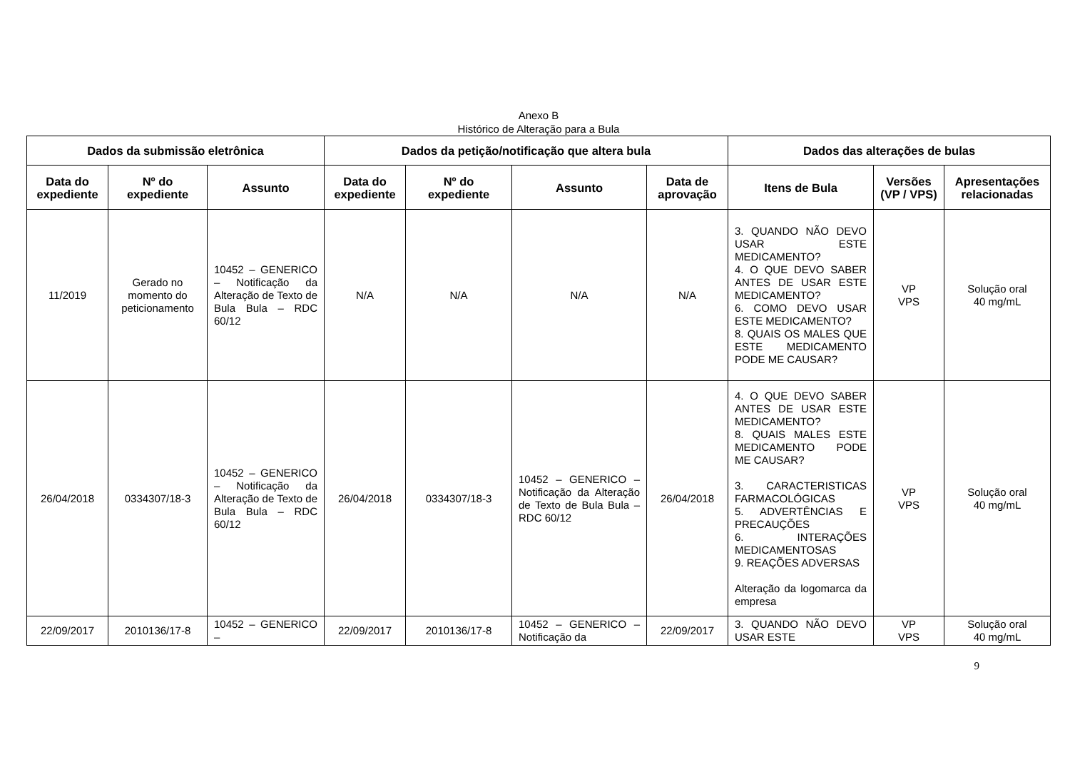Anexo B
Histórico de Alteração para a Bula
| Dados da submissão eletrônica | | | Dados da petição/notificação que altera bula | | | | Dados das alterações de bulas | | |
| --- | --- | --- | --- | --- | --- | --- | --- | --- | --- |
| Data do expediente | Nº do expediente | Assunto | Data do expediente | Nº do expediente | Assunto | Data de aprovação | Itens de Bula | Versões (VP / VPS) | Apresentações relacionadas |
| 11/2019 | Gerado no momento do peticionamento | 10452 – GENERICO – Notificação da Alteração de Texto de Bula Bula – RDC 60/12 | N/A | N/A | N/A | N/A | 3. QUANDO NÃO DEVO USAR ESTE MEDICAMENTO? 4. O QUE DEVO SABER ANTES DE USAR ESTE MEDICAMENTO? 6. COMO DEVO USAR ESTE MEDICAMENTO? 8. QUAIS OS MALES QUE ESTE MEDICAMENTO PODE ME CAUSAR? | VP VPS | Solução oral 40 mg/mL |
| 26/04/2018 | 0334307/18-3 | 10452 – GENERICO – Notificação da Alteração de Texto de Bula Bula – RDC 60/12 | 26/04/2018 | 0334307/18-3 | 10452 – GENERICO – Notificação da Alteração de Texto de Bula Bula – RDC 60/12 | 26/04/2018 | 4. O QUE DEVO SABER ANTES DE USAR ESTE MEDICAMENTO? 8. QUAIS MALES ESTE MEDICAMENTO PODE ME CAUSAR? 3. CARACTERISTICAS FARMACOLÓGICAS 5. ADVERTÊNCIAS E PRECAUÇÕES 6. INTERAÇÕES MEDICAMENTOSAS 9. REAÇÕES ADVERSAS Alteração da logomarca da empresa | VP VPS | Solução oral 40 mg/mL |
| 22/09/2017 | 2010136/17-8 | 10452 – GENERICO – | 22/09/2017 | 2010136/17-8 | 10452 – GENERICO – Notificação da | 22/09/2017 | 3. QUANDO NÃO DEVO USAR ESTE | VP VPS | Solução oral 40 mg/mL |
9